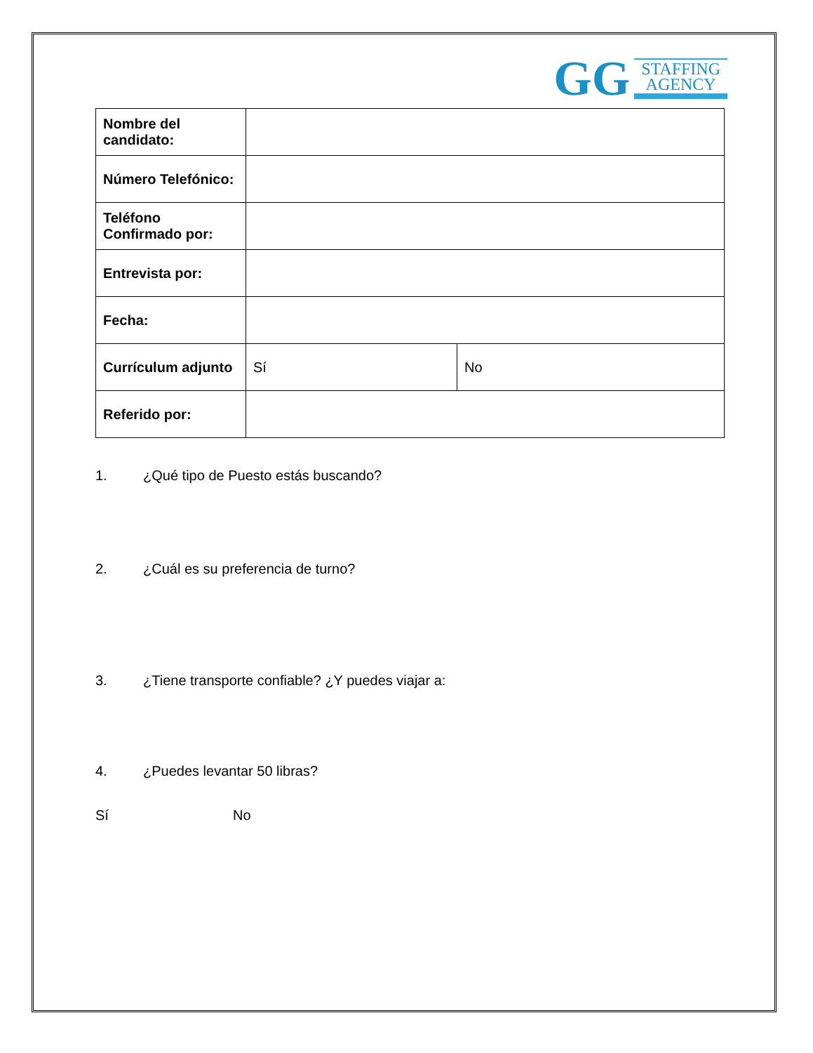GG
STAFFING
AGENCY
| Nombre del candidato: | | |
| Número Telefónico: | | |
| Teléfono Confirmado por: | | |
| Entrevista por: | | |
| Fecha: | | |
| Currículum adjunto | Sí | No |
| Referido por: | | |
1. ¿Qué tipo de Puesto estás buscando?
2. ¿Cuál es su preferencia de turno?
3. ¿Tiene transporte confiable? ¿Y puedes viajar a:
4. ¿Puedes levantar 50 libras?
Sí No